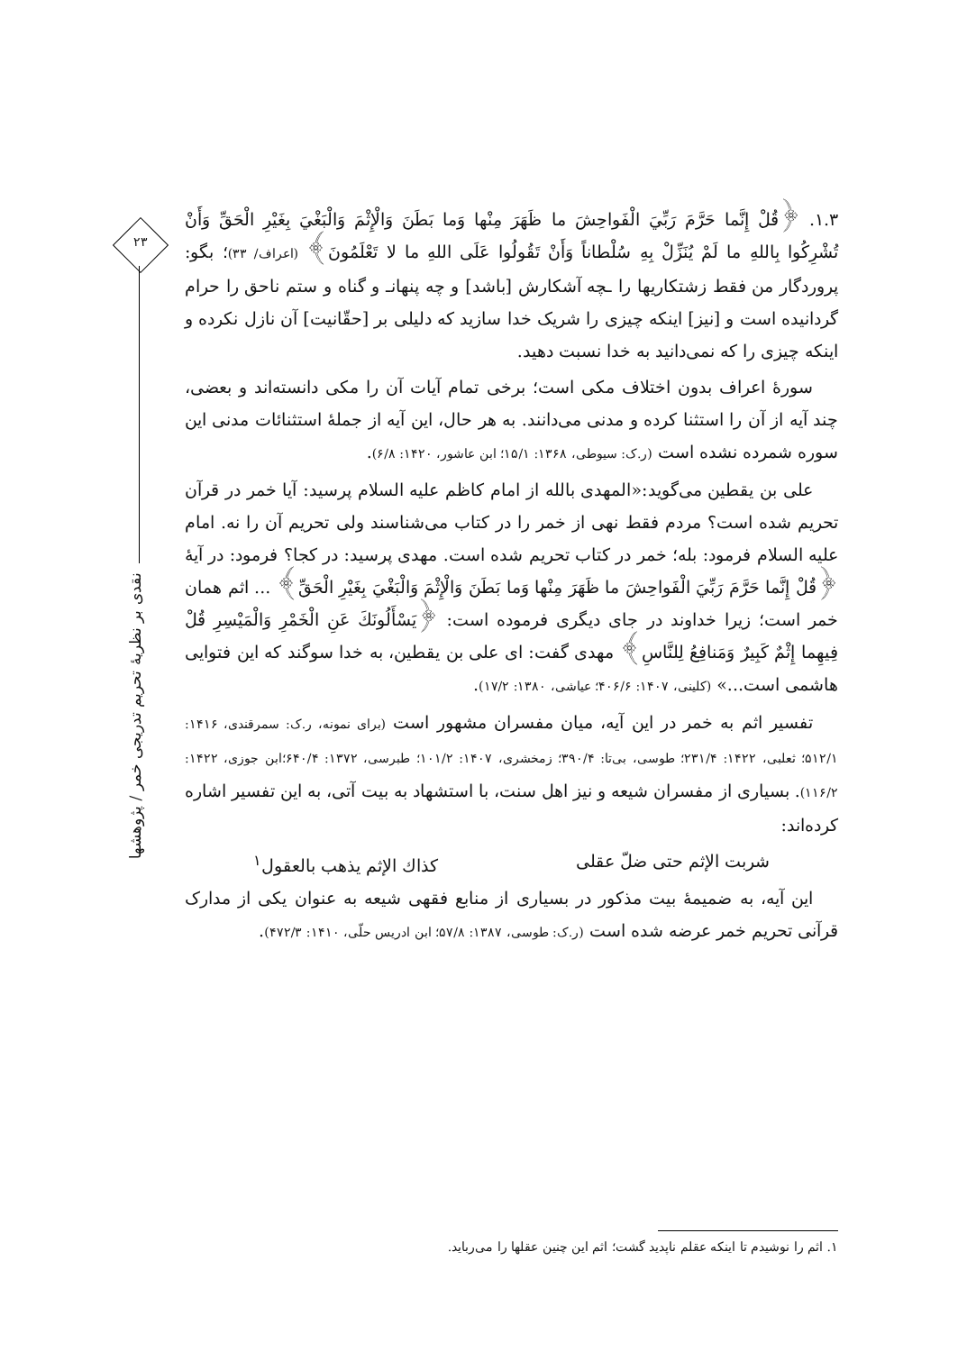۲۳
۱.۳. ﴿قُلْ إِنَّما حَرَّمَ رَبِّيَ الْفَواحِشَ ما ظَهَرَ مِنْها وَما بَطَنَ وَالْإِثْمَ وَالْبَغْيَ بِغَيْرِ الْحَقِّ وَأَنْ تُشْرِكُوا بِاللهِ ما لَمْ يُنَزِّلْ بِهِ سُلْطاناً وَأَنْ تَقُولُوا عَلَى اللهِ ما لا تَعْلَمُونَ﴾ (اعراف/ ۳۳)؛ بگو: پروردگار من فقط زشتکاریها را ـچه آشکارش [باشد] و چه پنهانـ و گناه و ستم ناحق را حرام گردانیده است و [نیز] اینکه چیزی را شریک خدا سازید که دلیلی بر [حقّانیت] آن نازل نکرده و اینکه چیزی را که نمی‌دانید به خدا نسبت دهید.
سورهٔ اعراف بدون اختلاف مکی است؛ برخی تمام آیات آن را مکی دانسته‌اند و بعضی، چند آیه از آن را استثنا کرده و مدنی می‌دانند. به هر حال، این آیه از جملهٔ استثنائات مدنی این سوره شمرده نشده است (ر.ک: سیوطی، ۱۳۶۸: ۱۵/۱؛ ابن عاشور، ۱۴۲۰: ۶/۸).
علی بن یقطین می‌گوید:«المهدی بالله از امام کاظم علیه السلام پرسید: آیا خمر در قرآن تحریم شده است؟ مردم فقط نهی از خمر را در کتاب می‌شناسند ولی تحریم آن را نه. امام علیه السلام فرمود: بله؛ خمر در کتاب تحریم شده است. مهدی پرسید: در کجا؟ فرمود: در آیهٔ ﴿قُلْ إِنَّما حَرَّمَ رَبِّيَ الْفَواحِشَ ما ظَهَرَ مِنْها وَما بَطَنَ وَالْإِثْمَ وَالْبَغْيَ بِغَيْرِ الْحَقِّ﴾ ... اثم همان خمر است؛ زیرا خداوند در جای دیگری فرموده است: ﴿يَسْأَلُونَكَ عَنِ الْخَمْرِ وَالْمَيْسِرِ قُلْ فِيهِما إِثْمٌ كَبِيرٌ وَمَنافِعُ لِلنَّاسِ﴾ مهدی گفت: ای علی بن یقطین، به خدا سوگند که این فتوایی هاشمی است...» (کلینی، ۱۴۰۷: ۴۰۶/۶؛ عیاشی، ۱۳۸۰: ۱۷/۲).
تفسیر اثم به خمر در این آیه، میان مفسران مشهور است (برای نمونه، ر.ک: سمرقندی، ۱۴۱۶: ۵۱۲/۱؛ ثعلبی، ۱۴۲۲: ۲۳۱/۴؛ طوسی، بی‌تا: ۳۹۰/۴؛ زمخشری، ۱۴۰۷: ۱۰۱/۲؛ طبرسی، ۱۳۷۲: ۶۴۰/۴؛ابن جوزی، ۱۴۲۲: ۱۱۶/۲). بسیاری از مفسران شیعه و نیز اهل سنت، با استشهاد به بیت آتی، به این تفسیر اشاره کرده‌اند:
شربت الإثم حتی ضلّ عقلی كذاك الإثم يذهب بالعقول<sup>۱</sup>
این آیه، به ضمیمهٔ بیت مذکور در بسیاری از منابع فقهی شیعه به عنوان یکی از مدارک قرآنی تحریم خمر عرضه شده است (ر.ک: طوسی، ۱۳۸۷: ۵۷/۸؛ ابن ادریس حلّی، ۱۴۱۰: ۴۷۲/۳).
نقدی بر نظریهٔ تحریم تدریجی خمر / پژوهشها
۱. اثم را نوشیدم تا اینکه عقلم ناپدید گشت؛ اثم این چنین عقلها را می‌رباید.